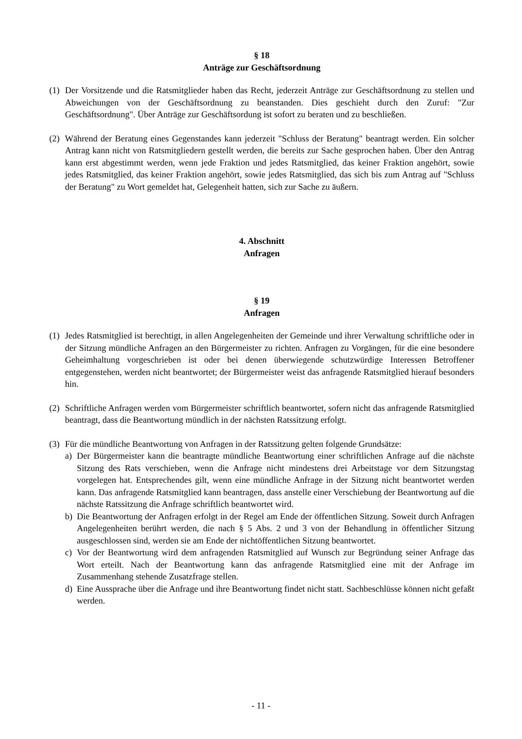§ 18
Anträge zur Geschäftsordnung
(1)
Der Vorsitzende und die Ratsmitglieder haben das Recht, jederzeit Anträge zur Geschäfts­ordnung zu stellen und Abweichungen von der Geschäftsordnung zu beanstanden. Dies ge­schieht durch den Zuruf: "Zur Geschäftsordnung". Über Anträge zur Geschäftsordung ist sofort zu beraten und zu beschließen.
(2)
Während der Beratung eines Gegenstandes kann jederzeit "Schluss der Beratung" beantragt werden. Ein solcher Antrag kann nicht von Ratsmitgliedern gestellt werden, die bereits zur Sa­che gesprochen haben. Über den Antrag kann erst abgestimmt werden, wenn jede Fraktion und jedes Ratsmitglied, das keiner Fraktion angehört, sowie jedes Ratsmitglied, das keiner Fraktion angehört, sowie jedes Ratsmitglied, das sich bis zum Antrag auf "Schluss der Beratung" zu Wort gemeldet hat, Gelegenheit hatten, sich zur Sache zu äußern.
4. Abschnitt
Anfragen
§ 19
Anfragen
(1)
Jedes Ratsmitglied ist berechtigt, in allen Angelegenheiten der Gemeinde und ihrer Verwaltung schriftliche oder in der Sitzung mündliche Anfragen an den Bürgermeister zu richten. Anfragen zu Vorgängen, für die eine besondere Geheimhaltung vorgeschrieben ist oder bei denen über­wiegende schutzwürdige Interessen Betroffener entgegenstehen, werden nicht beantwortet; der Bürgermeister weist das anfragende Ratsmitglied hierauf besonders hin.
(2)
Schriftliche Anfragen werden vom Bürgermeister schriftlich beantwortet, sofern nicht das an­fragende Ratsmitglied beantragt, dass die Beantwortung mündlich in der nächsten Ratssitzung erfolgt.
(3)
Für die mündliche Beantwortung von Anfragen in der Ratssitzung gelten folgende Grundsätze:
a) Der Bürgermeister kann die beantragte mündliche Beantwortung einer schriftlichen Anfrage auf die nächste Sitzung des Rats verschieben, wenn die Anfrage nicht mindestens drei Ar­beitstage vor dem Sitzungstag vorgelegen hat. Entsprechendes gilt, wenn eine mündliche Anfrage in der Sitzung nicht beantwortet werden kann. Das anfragende Ratsmitglied kann beantragen, dass anstelle einer Verschiebung der Beantwortung auf die nächste Ratssitzung die Anfrage schriftlich beantwortet wird.
b) Die Beantwortung der Anfragen erfolgt in der Regel am Ende der öffentlichen Sitzung. So­weit durch Anfragen Angelegenheiten berührt werden, die nach § 5 Abs. 2 und 3 von der Behandlung in öffentlicher Sitzung ausgeschlossen sind, werden sie am Ende der nicht­öffentlichen Sitzung beantwortet.
c) Vor der Beantwortung wird dem anfragenden Ratsmitglied auf Wunsch zur Begründung seiner Anfrage das Wort erteilt. Nach der Beantwortung kann das anfragende Ratsmitglied eine mit der Anfrage im Zusammenhang stehende Zusatzfrage stellen.
d) Eine Aussprache über die Anfrage und ihre Beantwortung findet nicht statt. Sachbeschlüsse können nicht gefaßt werden.
- 11 -